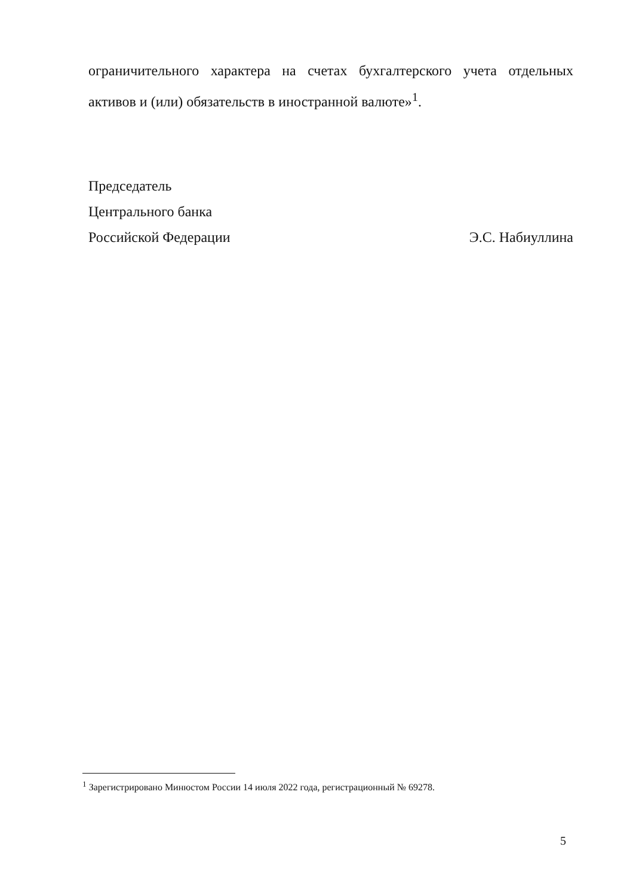ограничительного характера на счетах бухгалтерского учета отдельных активов и (или) обязательств в иностранной валюте»<sup>1</sup>.
Председатель
Центрального банка
Российской Федерации Э.С. Набиуллина
<sup>1</sup> Зарегистрировано Минюстом России 14 июля 2022 года, регистрационный № 69278.
5